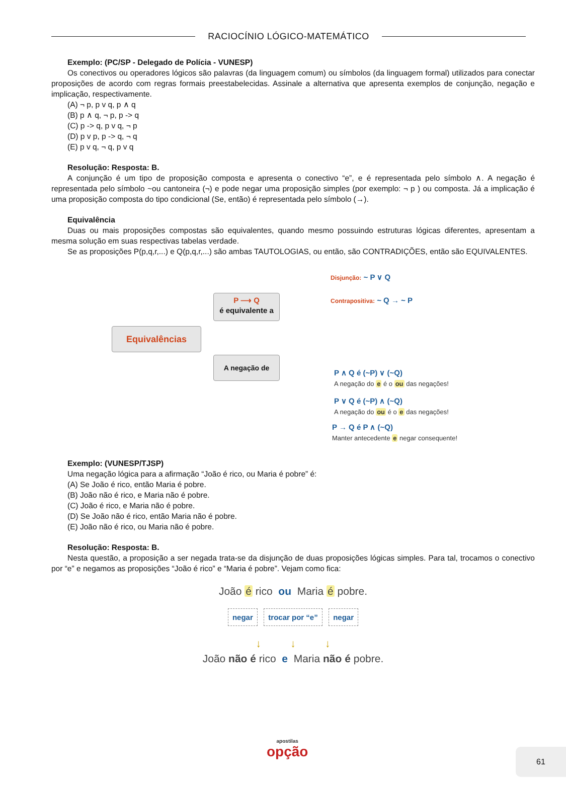RACIOCÍNIO LÓGICO-MATEMÁTICO
Exemplo: (PC/SP - Delegado de Polícia - VUNESP)
Os conectivos ou operadores lógicos são palavras (da linguagem comum) ou símbolos (da linguagem formal) utilizados para conectar proposições de acordo com regras formais preestabelecidas. Assinale a alternativa que apresenta exemplos de conjunção, negação e implicação, respectivamente.
(A) ¬ p, p v q, p ∧ q
(B) p ∧ q, ¬ p, p -> q
(C) p -> q, p v q, ¬ p
(D) p v p, p -> q, ¬ q
(E) p v q, ¬ q, p v q
Resolução: Resposta: B.
A conjunção é um tipo de proposição composta e apresenta o conectivo “e”, e é representada pelo símbolo ∧. A negação é representada pelo símbolo ~ou cantoneira (¬) e pode negar uma proposição simples (por exemplo: ¬ p ) ou composta. Já a implicação é uma proposição composta do tipo condicional (Se, então) é representada pelo símbolo (→).
Equivalência
Duas ou mais proposições compostas são equivalentes, quando mesmo possuindo estruturas lógicas diferentes, apresentam a mesma solução em suas respectivas tabelas verdade.
Se as proposições P(p,q,r,...) e Q(p,q,r,...) são ambas TAUTOLOGIAS, ou então, são CONTRADIÇÕES, então são EQUIVALENTES.
Equivalências
P ⟶ Q
é equivalente a
A negação de
Disjunção: ~ P ∨ Q
Contrapositiva: ~ Q → ~ P
P ∧ Q é (~P) ∨ (~Q)
A negação do e é o ou das negações!
P ∨ Q é (~P) ∧ (~Q)
A negação do ou é o e das negações!
P → Q é P ∧ (~Q)
Manter antecedente e negar consequente!
Exemplo: (VUNESP/TJSP)
Uma negação lógica para a afirmação “João é rico, ou Maria é pobre” é:
(A) Se João é rico, então Maria é pobre.
(B) João não é rico, e Maria não é pobre.
(C) João é rico, e Maria não é pobre.
(D) Se João não é rico, então Maria não é pobre.
(E) João não é rico, ou Maria não é pobre.
Resolução: Resposta: B.
Nesta questão, a proposição a ser negada trata-se da disjunção de duas proposições lógicas simples. Para tal, trocamos o conectivo por “e” e negamos as proposições “João é rico” e “Maria é pobre”. Vejam como fica:
João é rico ou Maria é pobre.
negar trocar por “e” negar
↓ ↓ ↓
João não é rico e Maria não é pobre.
apostilas
opção
61